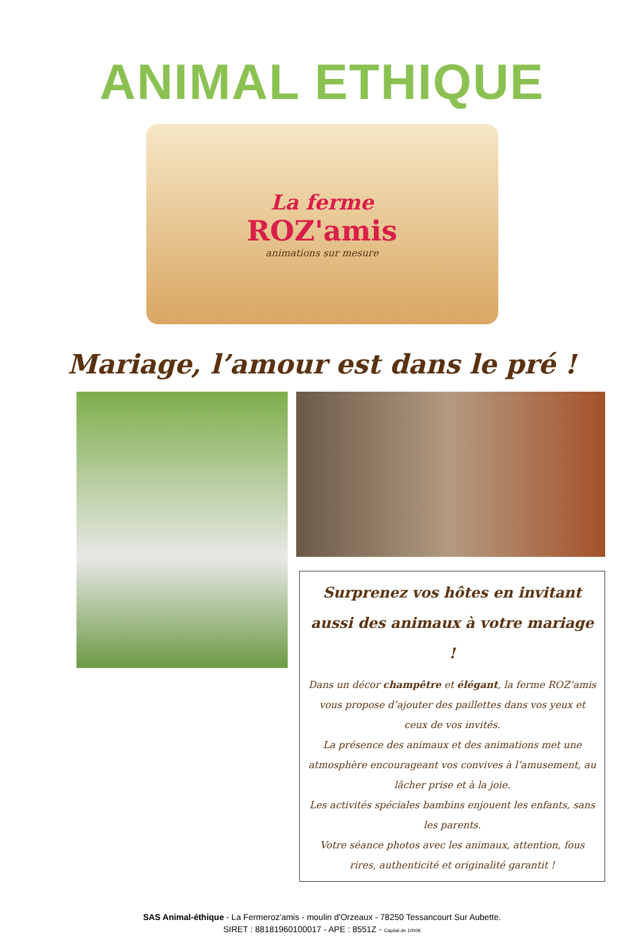ANIMAL ETHIQUE
La ferme
ROZ'amis
animations sur mesure
Mariage, l’amour est dans le pré !
Surprenez vos hôtes en invitant aussi des animaux à votre mariage !
Dans un décor champêtre et élégant, la ferme ROZ’amis vous propose d’ajouter des paillettes dans vos yeux et ceux de vos invités.
La présence des animaux et des animations met une atmosphère encourageant vos convives à l’amusement, au lâcher prise et à la joie.
Les activités spéciales bambins enjouent les enfants, sans les parents.
Votre séance photos avec les animaux, attention, fous rires, authenticité et originalité garantit !
SAS Animal-éthique - La Fermeroz'amis - moulin d'Orzeaux - 78250 Tessancourt Sur Aubette.
SIRET : 88181960100017 - APE : 8551Z - Capital de 1000€